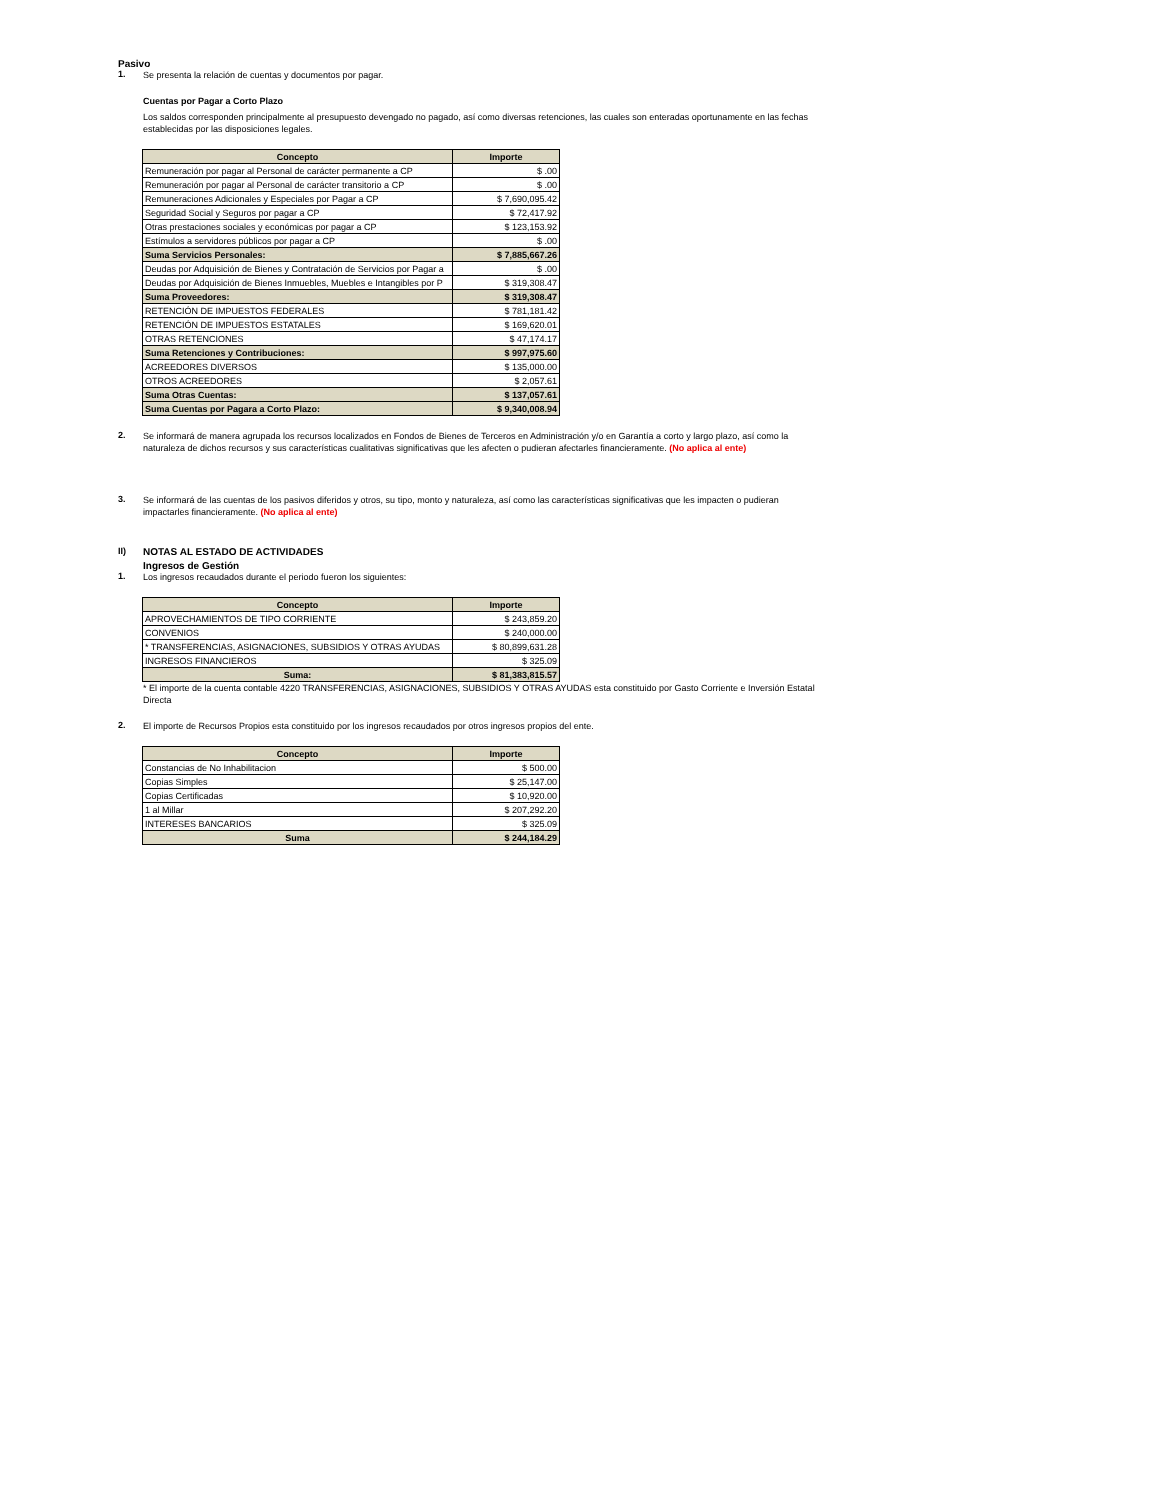Pasivo
1.
Se presenta la relación de cuentas y documentos por pagar.
Cuentas por Pagar a Corto Plazo
Los saldos corresponden principalmente al presupuesto devengado no pagado, así como diversas retenciones, las cuales son enteradas oportunamente en las fechas establecidas por las disposiciones legales.
| Concepto | Importe |
| --- | --- |
| Remuneración por pagar al Personal de carácter permanente a CP | $ .00 |
| Remuneración por pagar al Personal de carácter transitorio a CP | $ .00 |
| Remuneraciones Adicionales y Especiales por Pagar a CP | $ 7,690,095.42 |
| Seguridad Social y Seguros por pagar a CP | $ 72,417.92 |
| Otras prestaciones sociales y económicas por pagar a CP | $ 123,153.92 |
| Estímulos a servidores públicos por pagar a CP | $ .00 |
| Suma Servicios Personales: | $ 7,885,667.26 |
| Deudas por Adquisición de Bienes y Contratación de Servicios por Pagar a | $ .00 |
| Deudas por Adquisición de Bienes Inmuebles, Muebles e Intangibles por P | $ 319,308.47 |
| Suma Proveedores: | $ 319,308.47 |
| RETENCIÓN DE IMPUESTOS FEDERALES | $ 781,181.42 |
| RETENCIÓN DE IMPUESTOS ESTATALES | $ 169,620.01 |
| OTRAS RETENCIONES | $ 47,174.17 |
| Suma Retenciones y Contribuciones: | $ 997,975.60 |
| ACREEDORES DIVERSOS | $ 135,000.00 |
| OTROS ACREEDORES | $ 2,057.61 |
| Suma Otras Cuentas: | $ 137,057.61 |
| Suma Cuentas por Pagara a Corto Plazo: | $ 9,340,008.94 |
2.
Se informará de manera agrupada los recursos localizados en Fondos de Bienes de Terceros en Administración y/o en Garantía a corto y largo plazo, así como la naturaleza de dichos recursos y sus características cualitativas significativas que les afecten o pudieran afectarles financieramente. (No aplica al ente)
3.
Se informará de las cuentas de los pasivos diferidos y otros, su tipo, monto y naturaleza, así como las características significativas que les impacten o pudieran impactarles financieramente. (No aplica al ente)
II) NOTAS AL ESTADO DE ACTIVIDADES
Ingresos de Gestión
1.
Los ingresos recaudados durante el periodo fueron los siguientes:
| Concepto | Importe |
| --- | --- |
| APROVECHAMIENTOS DE TIPO CORRIENTE | $ 243,859.20 |
| CONVENIOS | $ 240,000.00 |
| * TRANSFERENCIAS, ASIGNACIONES, SUBSIDIOS Y OTRAS AYUDAS | $ 80,899,631.28 |
| INGRESOS FINANCIEROS | $ 325.09 |
| Suma: | $ 81,383,815.57 |
* El importe de la cuenta contable 4220 TRANSFERENCIAS, ASIGNACIONES, SUBSIDIOS Y OTRAS AYUDAS esta constituido por Gasto Corriente e Inversión Estatal Directa
2.
El importe de Recursos Propios esta constituido por los ingresos recaudados por otros ingresos propios del ente.
| Concepto | Importe |
| --- | --- |
| Constancias de No Inhabilitacion | $ 500.00 |
| Copias Simples | $ 25,147.00 |
| Copias Certificadas | $ 10,920.00 |
| 1 al Millar | $ 207,292.20 |
| INTERESES BANCARIOS | $ 325.09 |
| Suma | $ 244,184.29 |